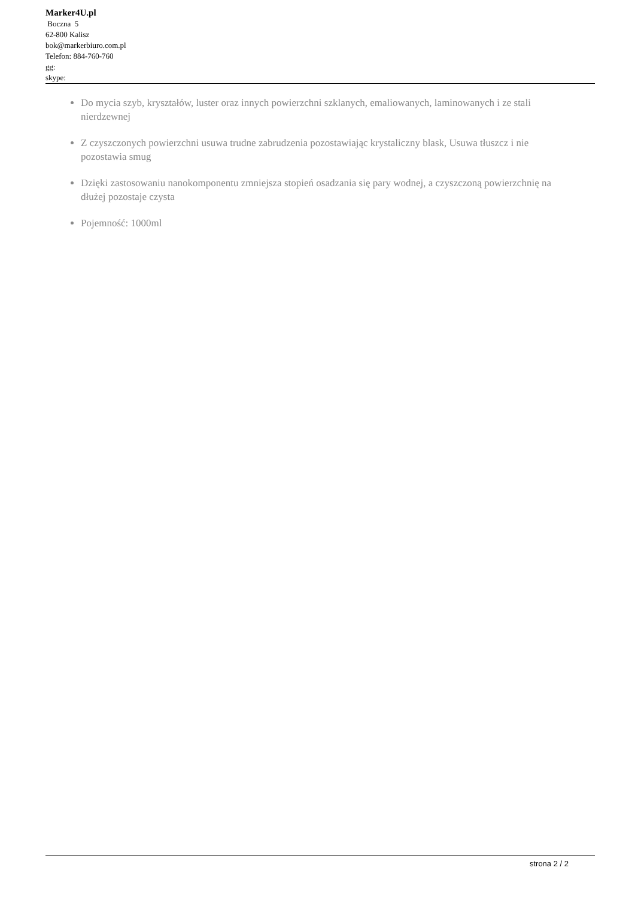Marker4U.pl
Boczna 5
62-800 Kalisz
bok@markerbiuro.com.pl
Telefon: 884-760-760
gg:
skype:
Do mycia szyb, kryształów, luster oraz innych powierzchni szklanych, emaliowanych, laminowanych i ze stali nierdzewnej
Z czyszczonych powierzchni usuwa trudne zabrudzenia pozostawiając krystaliczny blask, Usuwa tłuszcz i nie pozostawia smug
Dzięki zastosowaniu nanokomponentu zmniejsza stopień osadzania się pary wodnej, a czyszczoną powierzchnię na dłużej pozostaje czysta
Pojemność: 1000ml
strona 2 / 2